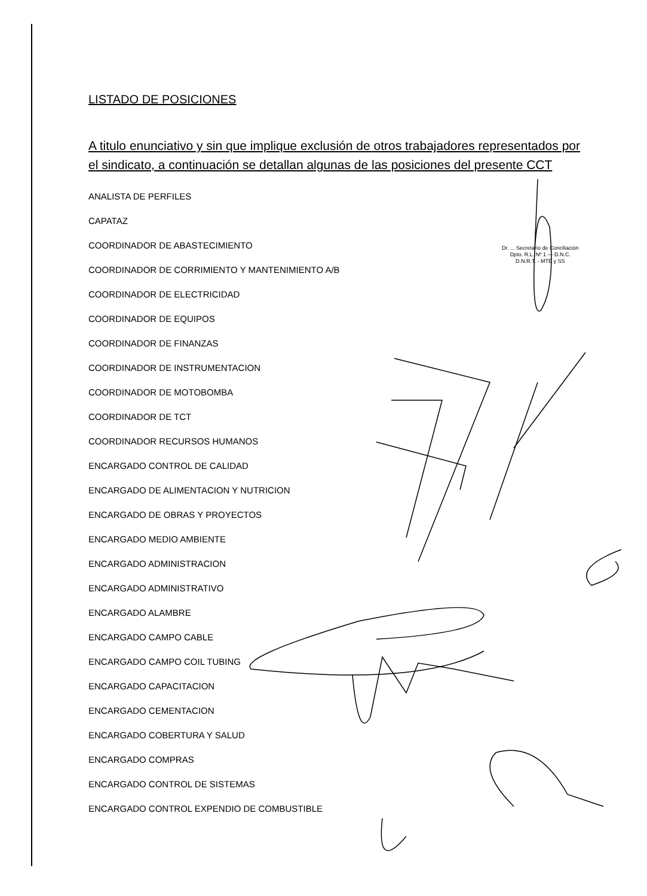Dr. ... Secretario de Conciliación
Dpto. R.L. Nº 1 — D.N.C.
D.N.R.T. - MTE y SS
LISTADO DE POSICIONES
A titulo enunciativo y sin que implique exclusión de otros trabajadores representados por el sindicato, a continuación se detallan algunas de las posiciones del presente CCT
ANALISTA DE PERFILES
CAPATAZ
COORDINADOR DE ABASTECIMIENTO
COORDINADOR DE CORRIMIENTO Y MANTENIMIENTO A/B
COORDINADOR DE ELECTRICIDAD
COORDINADOR DE EQUIPOS
COORDINADOR DE FINANZAS
COORDINADOR DE INSTRUMENTACION
COORDINADOR DE MOTOBOMBA
COORDINADOR DE TCT
COORDINADOR RECURSOS HUMANOS
ENCARGADO CONTROL DE CALIDAD
ENCARGADO DE ALIMENTACION Y NUTRICION
ENCARGADO DE OBRAS Y PROYECTOS
ENCARGADO MEDIO AMBIENTE
ENCARGADO ADMINISTRACION
ENCARGADO ADMINISTRATIVO
ENCARGADO ALAMBRE
ENCARGADO CAMPO CABLE
ENCARGADO CAMPO COIL TUBING
ENCARGADO CAPACITACION
ENCARGADO CEMENTACION
ENCARGADO COBERTURA Y SALUD
ENCARGADO COMPRAS
ENCARGADO CONTROL DE SISTEMAS
ENCARGADO CONTROL EXPENDIO DE COMBUSTIBLE